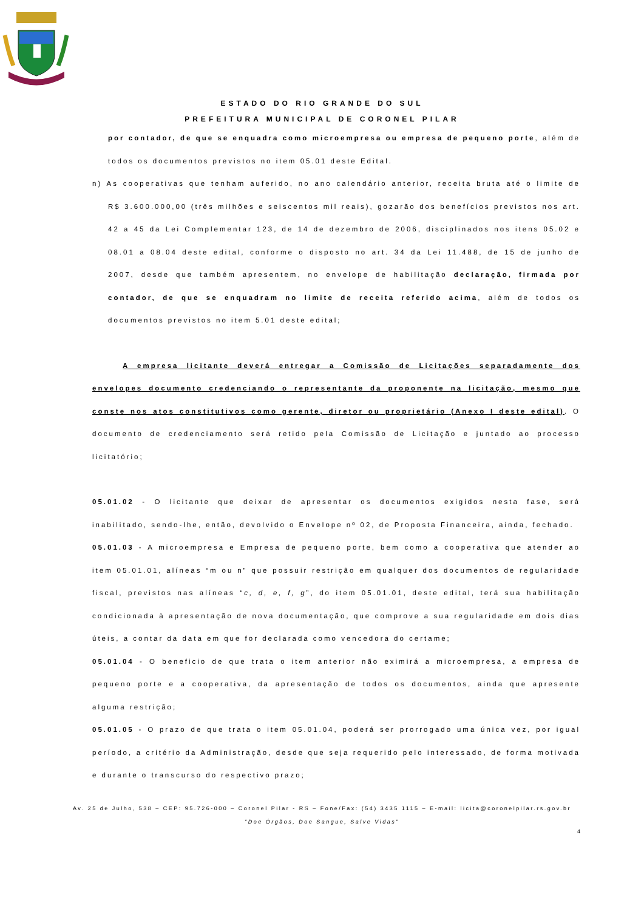ESTADO DO RIO GRANDE DO SUL
PREFEITURA MUNICIPAL DE CORONEL PILAR
por contador, de que se enquadra como microempresa ou empresa de pequeno porte, além de todos os documentos previstos no item 05.01 deste Edital.
n) As cooperativas que tenham auferido, no ano calendário anterior, receita bruta até o limite de R$ 3.600.000,00 (três milhões e seiscentos mil reais), gozarão dos benefícios previstos nos art. 42 a 45 da Lei Complementar 123, de 14 de dezembro de 2006, disciplinados nos itens 05.02 e 08.01 a 08.04 deste edital, conforme o disposto no art. 34 da Lei 11.488, de 15 de junho de 2007, desde que também apresentem, no envelope de habilitação declaração, firmada por contador, de que se enquadram no limite de receita referido acima, além de todos os documentos previstos no item 5.01 deste edital;
A empresa licitante deverá entregar a Comissão de Licitações separadamente dos envelopes documento credenciando o representante da proponente na licitação, mesmo que conste nos atos constitutivos como gerente, diretor ou proprietário (Anexo I deste edital). O documento de credenciamento será retido pela Comissão de Licitação e juntado ao processo licitatório;
05.01.02 - O licitante que deixar de apresentar os documentos exigidos nesta fase, será inabilitado, sendo-lhe, então, devolvido o Envelope nº 02, de Proposta Financeira, ainda, fechado.
05.01.03 - A microempresa e Empresa de pequeno porte, bem como a cooperativa que atender ao item 05.01.01, alíneas “m ou n” que possuir restrição em qualquer dos documentos de regularidade fiscal, previstos nas alíneas “c, d, e, f, g”, do item 05.01.01, deste edital, terá sua habilitação condicionada à apresentação de nova documentação, que comprove a sua regularidade em dois dias úteis, a contar da data em que for declarada como vencedora do certame;
05.01.04 - O beneficio de que trata o item anterior não eximirá a microempresa, a empresa de pequeno porte e a cooperativa, da apresentação de todos os documentos, ainda que apresente alguma restrição;
05.01.05 - O prazo de que trata o item 05.01.04, poderá ser prorrogado uma única vez, por igual período, a critério da Administração, desde que seja requerido pelo interessado, de forma motivada e durante o transcurso do respectivo prazo;
Av. 25 de Julho, 538 – CEP: 95.726-000 – Coronel Pilar - RS – Fone/Fax: (54) 3435 1115 – E-mail: licita@coronelpilar.rs.gov.br
“Doe Órgãos, Doe Sangue, Salve Vidas”
4